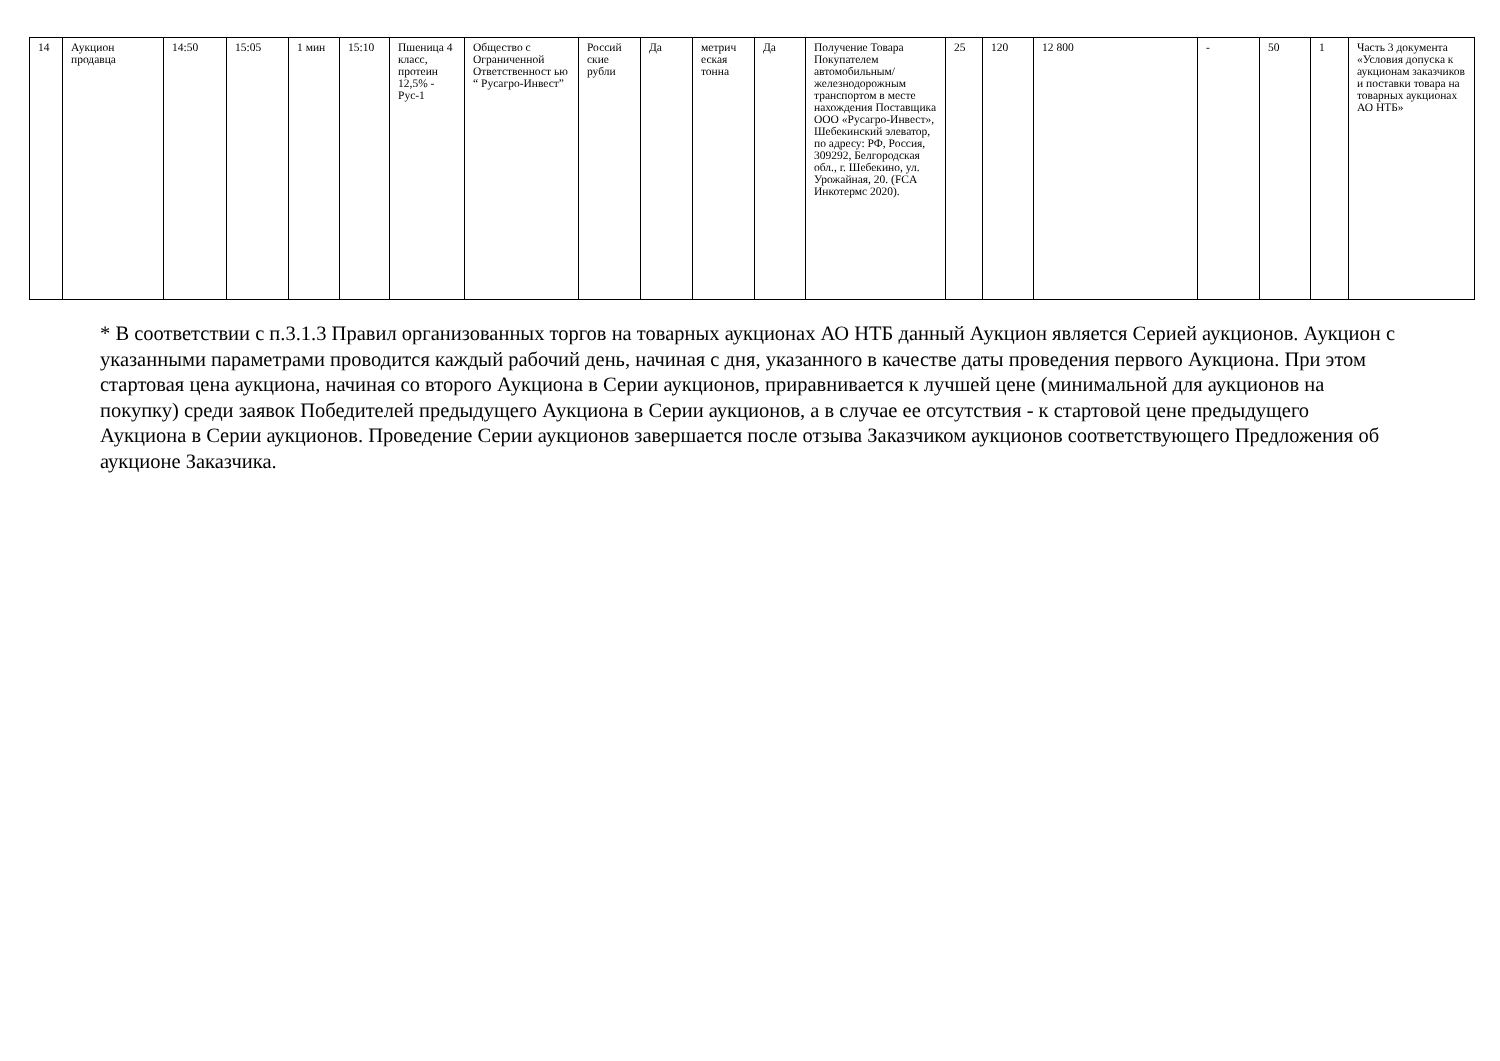| 14 | Аукцион продавца | 14:50 | 15:05 | 1 мин | 15:10 | Пшеница 4 класс, протеин 12,5% - Рус-1 | Общество с Ограниченной Ответственност ью “ Русагро-Инвест” | Россий ские рубли | Да | метрич еская тонна | Да | Получение Товара Покупателем автомобильным/ железнодорожным транспортом в месте нахождения Поставщика ООО «Русагро-Инвест», Шебекинский элеватор, по адресу: РФ, Россия, 309292, Белгородская обл., г. Шебекино, ул. Урожайная, 20. (FCA Инкотермс 2020). | 25 | 120 | 12 800 | - | 50 | 1 | Часть 3 документа «Условия допуска к аукционам заказчиков и поставки товара на товарных аукционах АО НТБ» |
* В соответствии с п.3.1.3 Правил организованных торгов на товарных аукционах АО НТБ данный Аукцион является Серией аукционов. Аукцион с указанными параметрами проводится каждый рабочий день, начиная с дня, указанного в качестве даты проведения первого Аукциона. При этом стартовая цена аукциона, начиная со второго Аукциона в Серии аукционов, приравнивается к лучшей цене (минимальной для аукционов на покупку) среди заявок Победителей предыдущего Аукциона в Серии аукционов, а в случае ее отсутствия - к стартовой цене предыдущего Аукциона в Серии аукционов. Проведение Серии аукционов завершается после отзыва Заказчиком аукционов соответствующего Предложения об аукционе Заказчика.